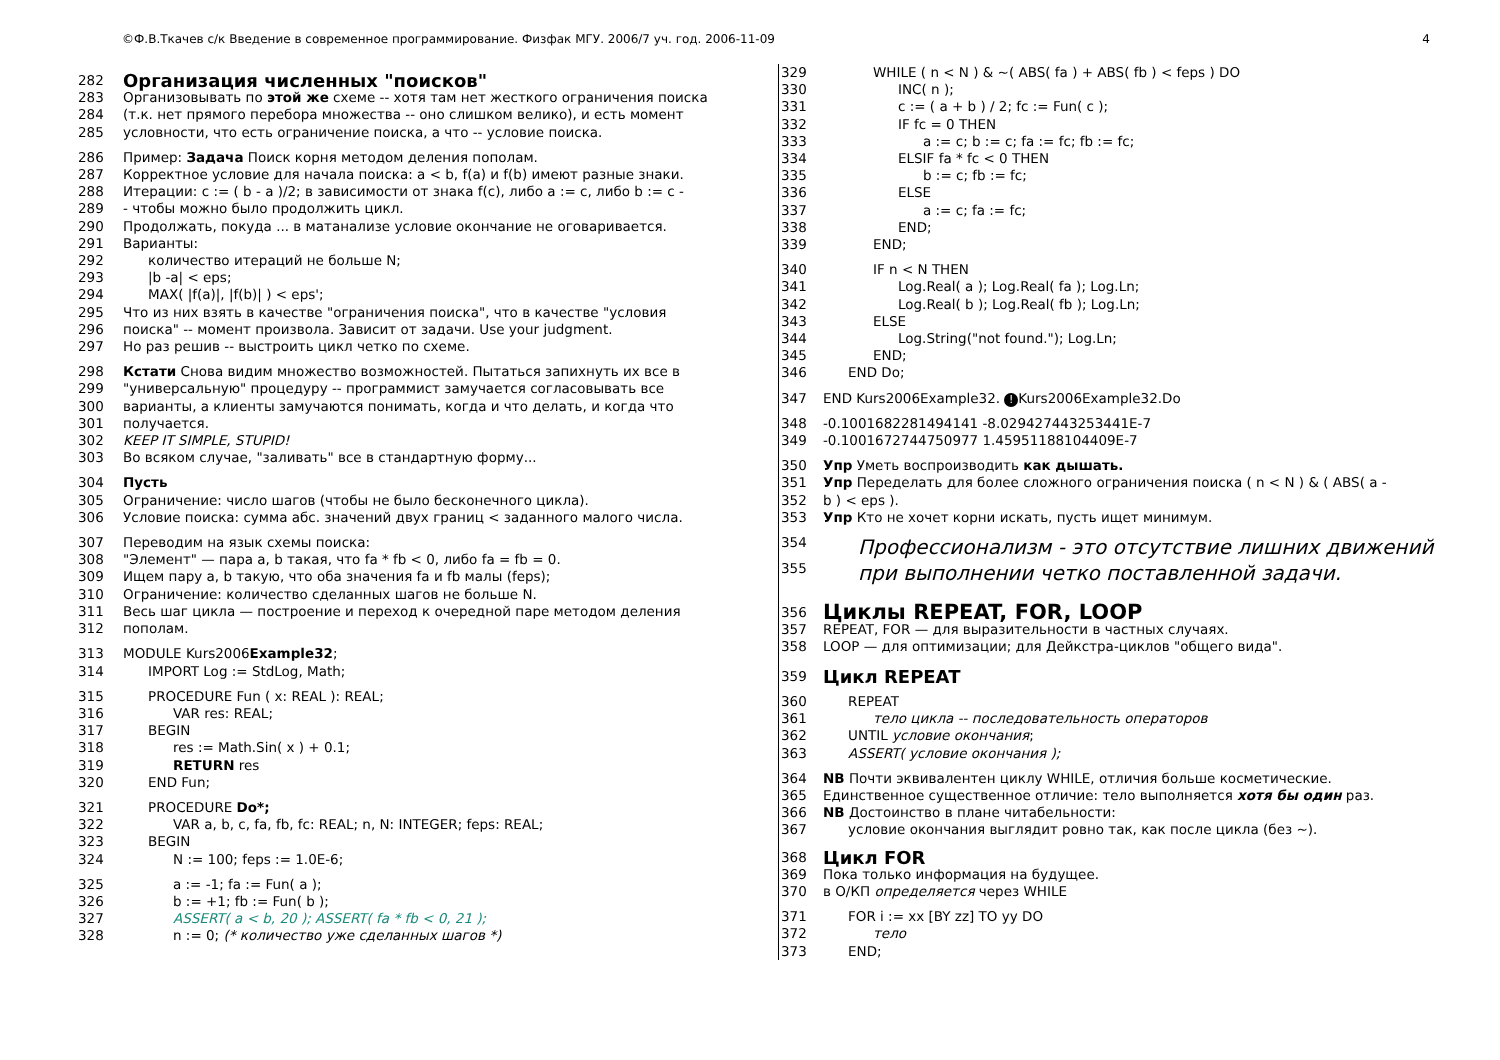©Ф.В.Ткачев с/к Введение в современное программирование. Физфак МГУ. 2006/7 уч. год. 2006-11-09 4
282
Организация численных "поисков"
283 Организовывать по этой же схеме -- хотя там нет жесткого ограничения поиска
284 (т.к. нет прямого перебора множества -- оно слишком велико), и есть момент
285 условности, что есть ограничение поиска, а что -- условие поиска.
286 Пример: Задача Поиск корня методом деления пополам.
287 Корректное условие для начала поиска: a < b, f(a) и f(b) имеют разные знаки.
288 Итерации: c := ( b - a )/2; в зависимости от знака f(c), либо a := c, либо b := c -
289 - чтобы можно было продолжить цикл.
290 Продолжать, покуда ... в матанализе условие окончание не оговаривается.
291 Варианты:
292 количество итераций не больше N;
293 |b -a| < eps;
294 MAX( |f(a)|, |f(b)| ) < eps';
295 Что из них взять в качестве "ограничения поиска", что в качестве "условия
296 поиска" -- момент произвола. Зависит от задачи. Use your judgment.
297 Но раз решив -- выстроить цикл четко по схеме.
298 Кстати Снова видим множество возможностей. Пытаться запихнуть их все в
299 "универсальную" процедуру -- программист замучается согласовывать все
300 варианты, а клиенты замучаются понимать, когда и что делать, и когда что
301 получается.
302 KEEP IT SIMPLE, STUPID!
303 Во всяком случае, "заливать" все в стандартную форму...
304 Пусть
305 Ограничение: число шагов (чтобы не было бесконечного цикла).
306 Условие поиска: сумма абс. значений двух границ < заданного малого числа.
307 Переводим на язык схемы поиска:
308 "Элемент" — пара a, b такая, что fa * fb < 0, либо fa = fb = 0.
309 Ищем пару a, b такую, что оба значения fa и fb малы (feps);
310 Ограничение: количество сделанных шагов не больше N.
311 Весь шаг цикла — построение и переход к очередной паре методом деления
312 пополам.
313 MODULE Kurs2006Example32;
314 IMPORT Log := StdLog, Math;
315 PROCEDURE Fun ( x: REAL ): REAL;
316 VAR res: REAL;
317 BEGIN
318 res := Math.Sin( x ) + 0.1;
319 RETURN res
320 END Fun;
321 PROCEDURE Do*;
322 VAR a, b, c, fa, fb, fc: REAL; n, N: INTEGER; feps: REAL;
323 BEGIN
324 N := 100; feps := 1.0E-6;
325 a := -1; fa := Fun( a );
326 b := +1; fb := Fun( b );
327 ASSERT( a < b, 20 ); ASSERT( fa * fb < 0, 21 );
328 n := 0; (* количество уже сделанных шагов *)
329 WHILE ( n < N ) & ~( ABS( fa ) + ABS( fb ) < feps ) DO
330 INC( n );
331 c := ( a + b ) / 2; fc := Fun( c );
332 IF fc = 0 THEN
333 a := c; b := c; fa := fc; fb := fc;
334 ELSIF fa * fc < 0 THEN
335 b := c; fb := fc;
336 ELSE
337 a := c; fa := fc;
338 END;
339 END;
340 IF n < N THEN
341 Log.Real( a ); Log.Real( fa ); Log.Ln;
342 Log.Real( b ); Log.Real( fb ); Log.Ln;
343 ELSE
344 Log.String("not found."); Log.Ln;
345 END;
346 END Do;
347 END Kurs2006Example32. ! Kurs2006Example32.Do
348 -0.1001682281494141 -8.029427443253441E-7
349 -0.1001672744750977 1.45951188104409E-7
350 Упр Уметь воспроизводить как дышать.
351 Упр Переделать для более сложного ограничения поиска ( n < N ) & ( ABS( a -
352 b ) < eps ).
353 Упр Кто не хочет корни искать, пусть ищет минимум.
354 Профессионализм - это отсутствие лишних движений
355 при выполнении четко поставленной задачи.
356 Циклы REPEAT, FOR, LOOP
357 REPEAT, FOR — для выразительности в частных случаях.
358 LOOP — для оптимизации; для Дейкстра-циклов "общего вида".
359
Цикл REPEAT
360 REPEAT
361 тело цикла -- последовательность операторов
362 UNTIL условие окончания;
363 ASSERT( условие окончания );
364 NB Почти эквивалентен циклу WHILE, отличия больше косметические.
365 Единственное существенное отличие: тело выполняется хотя бы один раз.
366 NB Достоинство в плане читабельности:
367 условие окончания выглядит ровно так, как после цикла (без ~).
368
Цикл FOR
369 Пока только информация на будущее.
370 в О/КП определяется через WHILE
371 FOR i := xx [BY zz] TO yy DO
372 тело
373 END;